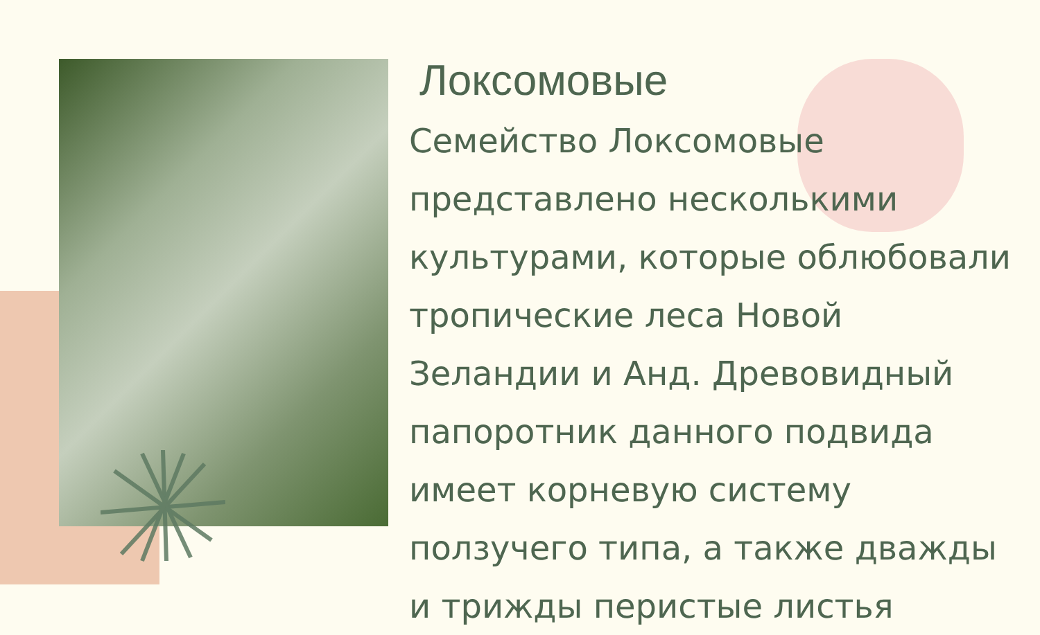Локсомовые
Семейство Локсомовые представлено несколькими культурами, которые облюбовали тропические леса Новой Зеландии и Анд. Древовидный папоротник данного подвида имеет корневую систему ползучего типа, а также дважды и трижды перистые листья